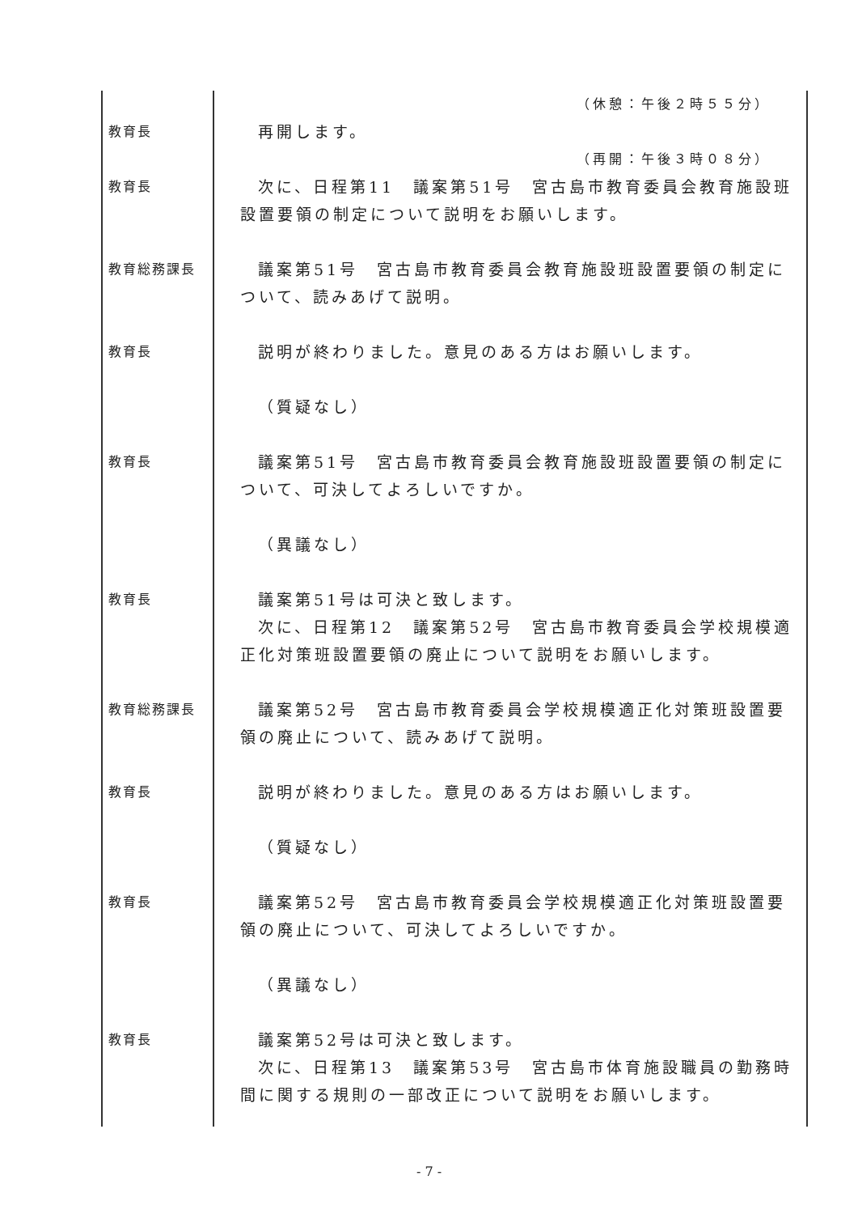（休憩：午後２時５５分）
教育長
再開します。
（再開：午後３時０８分）
教育長
次に、日程第11　議案第51号　宮古島市教育委員会教育施設班設置要領の制定について説明をお願いします。
教育総務課長
議案第51号　宮古島市教育委員会教育施設班設置要領の制定について、読みあげて説明。
教育長
説明が終わりました。意見のある方はお願いします。
（質疑なし）
教育長
議案第51号　宮古島市教育委員会教育施設班設置要領の制定について、可決してよろしいですか。
（異議なし）
教育長
議案第51号は可決と致します。
次に、日程第12　議案第52号　宮古島市教育委員会学校規模適正化対策班設置要領の廃止について説明をお願いします。
教育総務課長
議案第52号　宮古島市教育委員会学校規模適正化対策班設置要領の廃止について、読みあげて説明。
教育長
説明が終わりました。意見のある方はお願いします。
（質疑なし）
教育長
議案第52号　宮古島市教育委員会学校規模適正化対策班設置要領の廃止について、可決してよろしいですか。
（異議なし）
教育長
議案第52号は可決と致します。
次に、日程第13　議案第53号　宮古島市体育施設職員の勤務時間に関する規則の一部改正について説明をお願いします。
- 7 -